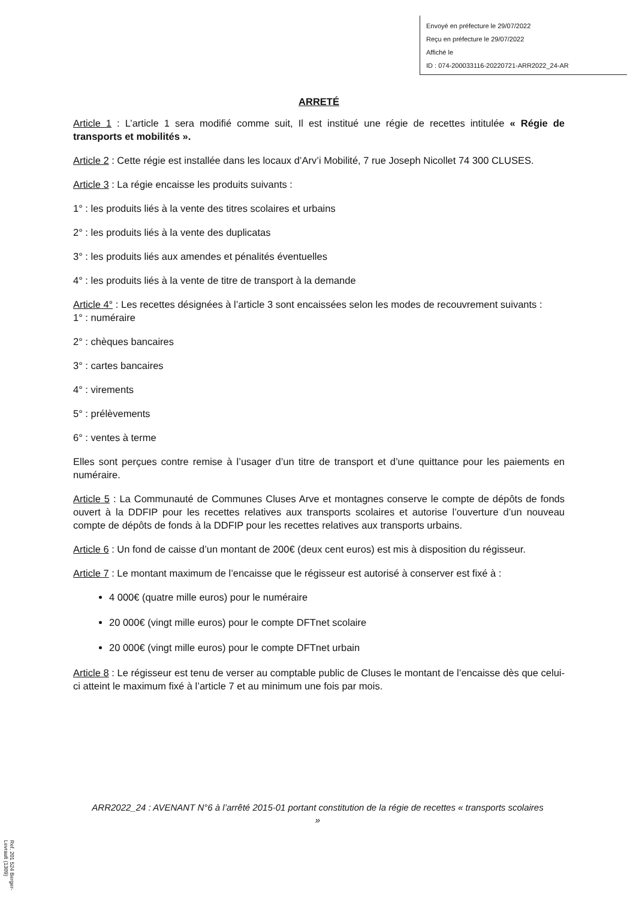Envoyé en préfecture le 29/07/2022
Reçu en préfecture le 29/07/2022
Affiché le
ID : 074-200033116-20220721-ARR2022_24-AR
ARRETÉ
Article 1 : L’article 1 sera modifié comme suit, Il est institué une régie de recettes intitulée « Régie de transports et mobilités ».
Article 2 : Cette régie est installée dans les locaux d’Arv’i Mobilité, 7 rue Joseph Nicollet 74 300 CLUSES.
Article 3 : La régie encaisse les produits suivants :
1° : les produits liés à la vente des titres scolaires et urbains
2° : les produits liés à la vente des duplicatas
3° : les produits liés aux amendes et pénalités éventuelles
4° : les produits liés à la vente de titre de transport à la demande
Article 4° : Les recettes désignées à l’article 3 sont encaissées selon les modes de recouvrement suivants :
1° : numéraire
2° : chèques bancaires
3° : cartes bancaires
4° : virements
5° : prélèvements
6° : ventes à terme
Elles sont perçues contre remise à l’usager d’un titre de transport et d’une quittance pour les paiements en numéraire.
Article 5 : La Communauté de Communes Cluses Arve et montagnes conserve le compte de dépôts de fonds ouvert à la DDFIP pour les recettes relatives aux transports scolaires et autorise l’ouverture d’un nouveau compte de dépôts de fonds à la DDFIP pour les recettes relatives aux transports urbains.
Article 6 : Un fond de caisse d’un montant de 200€ (deux cent euros) est mis à disposition du régisseur.
Article 7 : Le montant maximum de l’encaisse que le régisseur est autorisé à conserver est fixé à :
4 000€ (quatre mille euros) pour le numéraire
20 000€ (vingt mille euros) pour le compte DFTnet scolaire
20 000€ (vingt mille euros) pour le compte DFTnet urbain
Article 8 : Le régisseur est tenu de verser au comptable public de Cluses le montant de l’encaisse dès que celui-ci atteint le maximum fixé à l’article 7 et au minimum une fois par mois.
ARR2022_24 : AVENANT N°6 à l’arrêté 2015-01 portant constitution de la régie de recettes « transports scolaires »
Ref. 201 524 Berger-Levrault (1309)